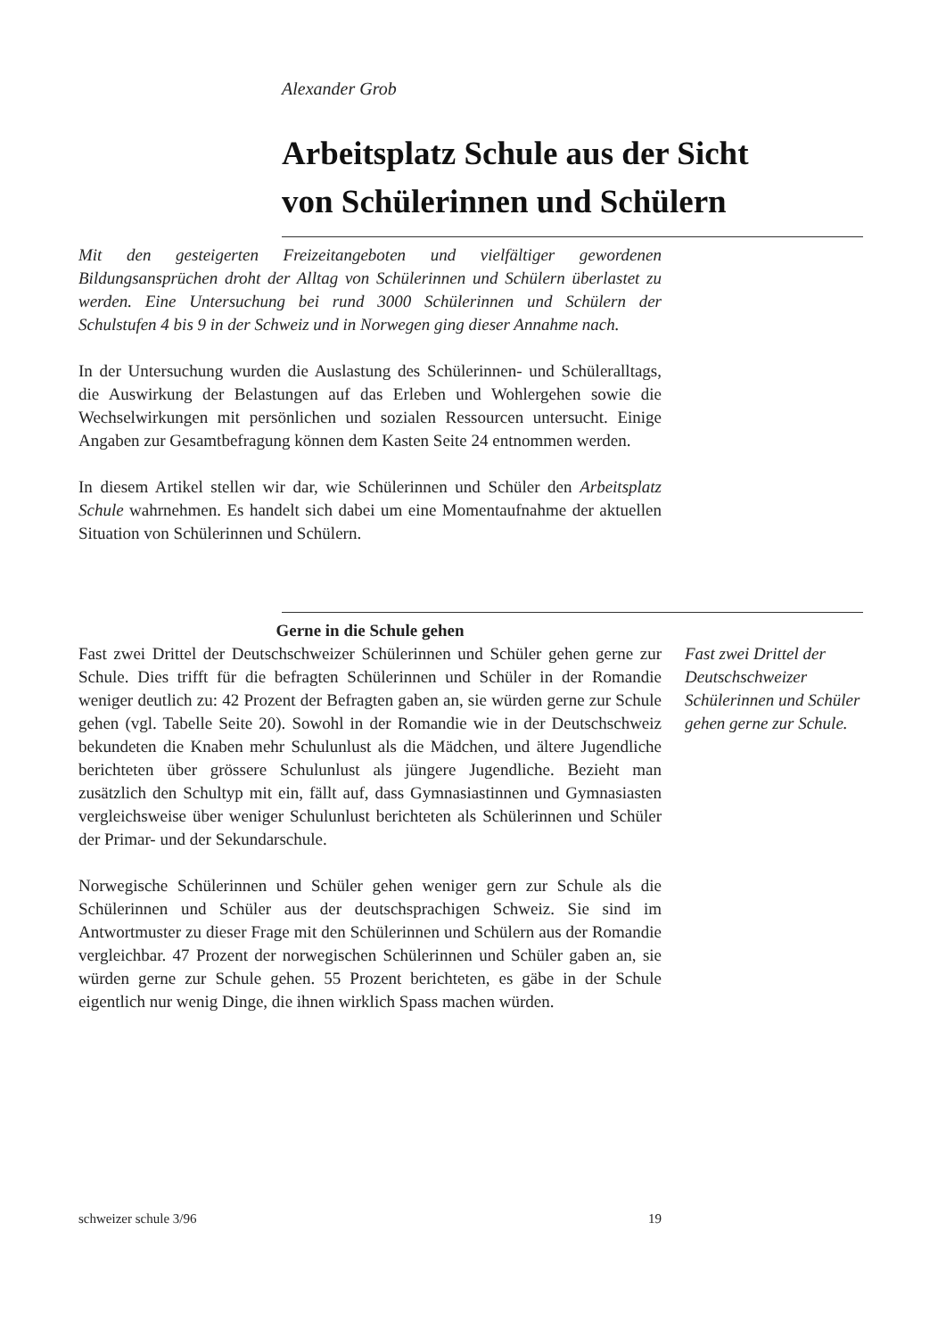Alexander Grob
Arbeitsplatz Schule aus der Sicht
von Schülerinnen und Schülern
Mit den gesteigerten Freizeitangeboten und vielfältiger gewordenen Bildungsansprüchen droht der Alltag von Schülerinnen und Schülern überlastet zu werden. Eine Untersuchung bei rund 3000 Schülerinnen und Schülern der Schulstufen 4 bis 9 in der Schweiz und in Norwegen ging dieser Annahme nach.
In der Untersuchung wurden die Auslastung des Schülerinnen- und Schüleralltags, die Auswirkung der Belastungen auf das Erleben und Wohlergehen sowie die Wechselwirkungen mit persönlichen und sozialen Ressourcen untersucht. Einige Angaben zur Gesamtbefragung können dem Kasten Seite 24 entnommen werden.
In diesem Artikel stellen wir dar, wie Schülerinnen und Schüler den Arbeitsplatz Schule wahrnehmen. Es handelt sich dabei um eine Momentaufnahme der aktuellen Situation von Schülerinnen und Schülern.
Gerne in die Schule gehen
Fast zwei Drittel der Deutschschweizer Schülerinnen und Schüler gehen gerne zur Schule. Dies trifft für die befragten Schülerinnen und Schüler in der Romandie weniger deutlich zu: 42 Prozent der Befragten gaben an, sie würden gerne zur Schule gehen (vgl. Tabelle Seite 20). Sowohl in der Romandie wie in der Deutschschweiz bekundeten die Knaben mehr Schulunlust als die Mädchen, und ältere Jugendliche berichteten über grössere Schulunlust als jüngere Jugendliche. Bezieht man zusätzlich den Schultyp mit ein, fällt auf, dass Gymnasiastinnen und Gymnasiasten vergleichsweise über weniger Schulunlust berichteten als Schülerinnen und Schüler der Primar- und der Sekundarschule.
Norwegische Schülerinnen und Schüler gehen weniger gern zur Schule als die Schülerinnen und Schüler aus der deutschsprachigen Schweiz. Sie sind im Antwortmuster zu dieser Frage mit den Schülerinnen und Schülern aus der Romandie vergleichbar. 47 Prozent der norwegischen Schülerinnen und Schüler gaben an, sie würden gerne zur Schule gehen. 55 Prozent berichteten, es gäbe in der Schule eigentlich nur wenig Dinge, die ihnen wirklich Spass machen würden.
Fast zwei Drittel der Deutschschweizer Schülerinnen und Schüler gehen gerne zur Schule.
schweizer schule 3/96 19